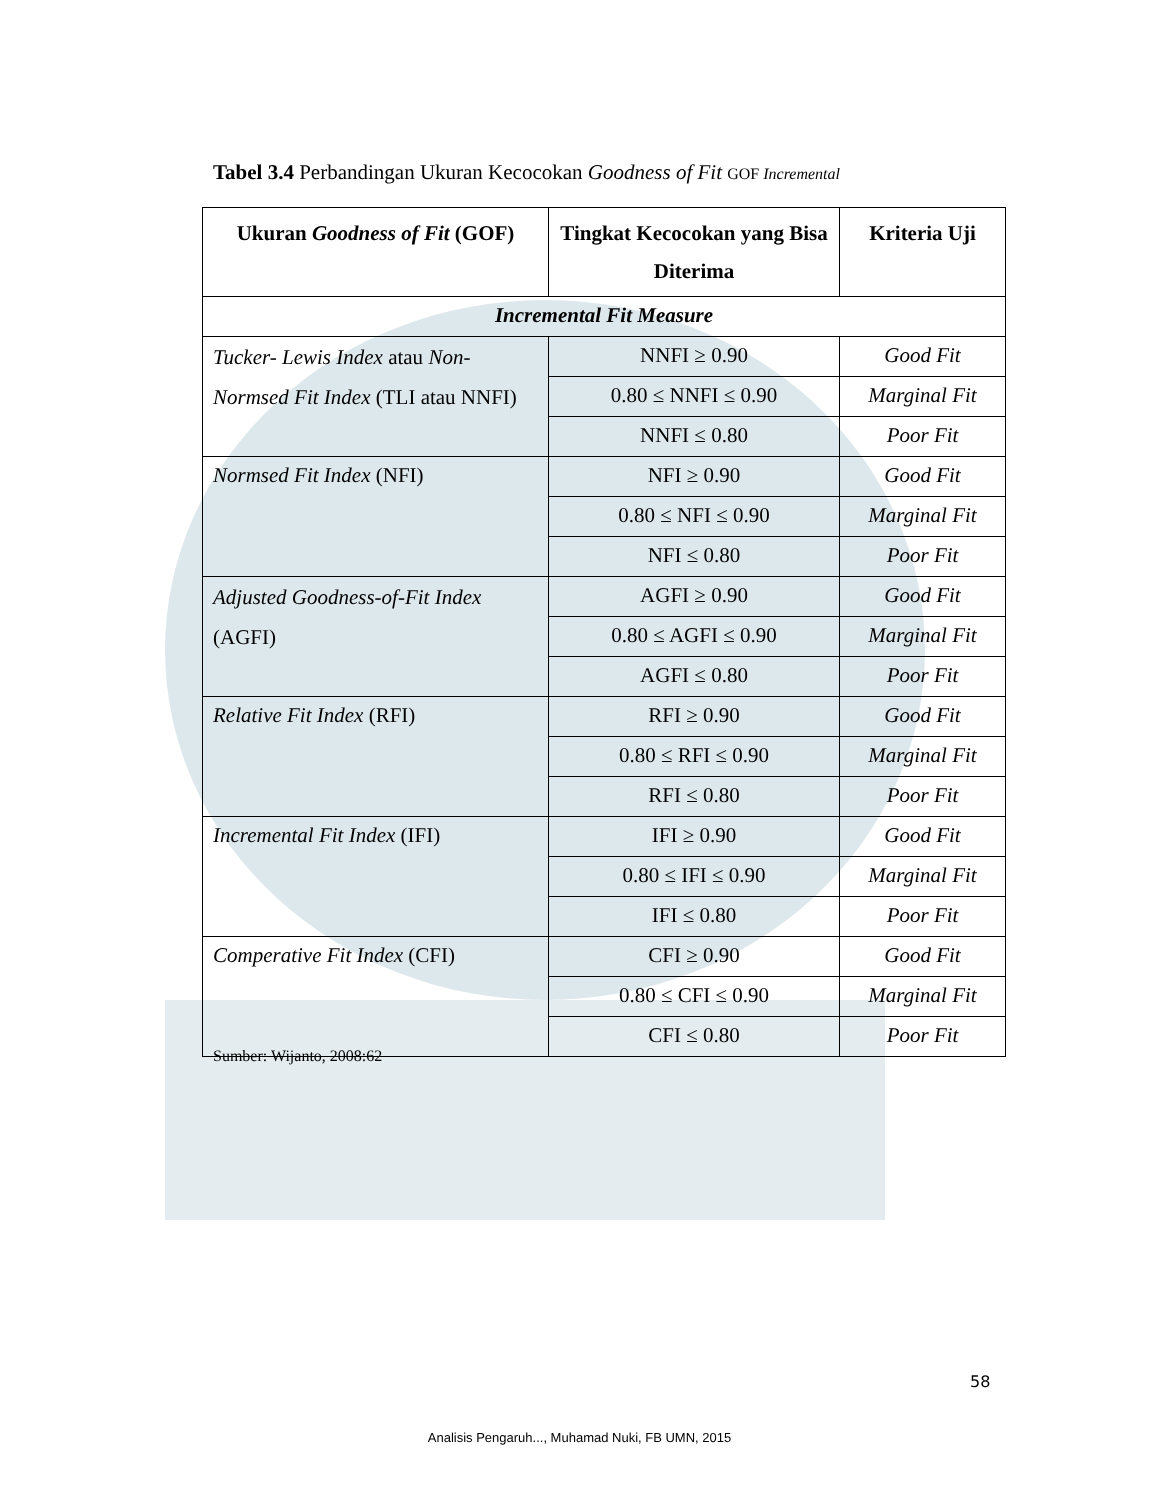Tabel 3.4 Perbandingan Ukuran Kecocokan Goodness of Fit GOF Incremental
| Ukuran Goodness of Fit (GOF) | Tingkat Kecocokan yang Bisa Diterima | Kriteria Uji |
| --- | --- | --- |
| Incremental Fit Measure | | |
| Tucker- Lewis Index atau Non-Normsed Fit Index (TLI atau NNFI) | NNFI ≥ 0.90 | Good Fit |
| | 0.80 ≤ NNFI ≤ 0.90 | Marginal Fit |
| | NNFI ≤ 0.80 | Poor Fit |
| Normsed Fit Index (NFI) | NFI ≥ 0.90 | Good Fit |
| | 0.80 ≤ NFI ≤ 0.90 | Marginal Fit |
| | NFI ≤ 0.80 | Poor Fit |
| Adjusted Goodness-of-Fit Index (AGFI) | AGFI ≥ 0.90 | Good Fit |
| | 0.80 ≤ AGFI ≤ 0.90 | Marginal Fit |
| | AGFI ≤ 0.80 | Poor Fit |
| Relative Fit Index (RFI) | RFI ≥ 0.90 | Good Fit |
| | 0.80 ≤ RFI ≤ 0.90 | Marginal Fit |
| | RFI ≤ 0.80 | Poor Fit |
| Incremental Fit Index (IFI) | IFI ≥ 0.90 | Good Fit |
| | 0.80 ≤ IFI ≤ 0.90 | Marginal Fit |
| | IFI ≤ 0.80 | Poor Fit |
| Comperative Fit Index (CFI) | CFI ≥ 0.90 | Good Fit |
| | 0.80 ≤ CFI ≤ 0.90 | Marginal Fit |
| | CFI ≤ 0.80 | Poor Fit |
Sumber: Wijanto, 2008:62
58
Analisis Pengaruh..., Muhamad Nuki, FB UMN, 2015